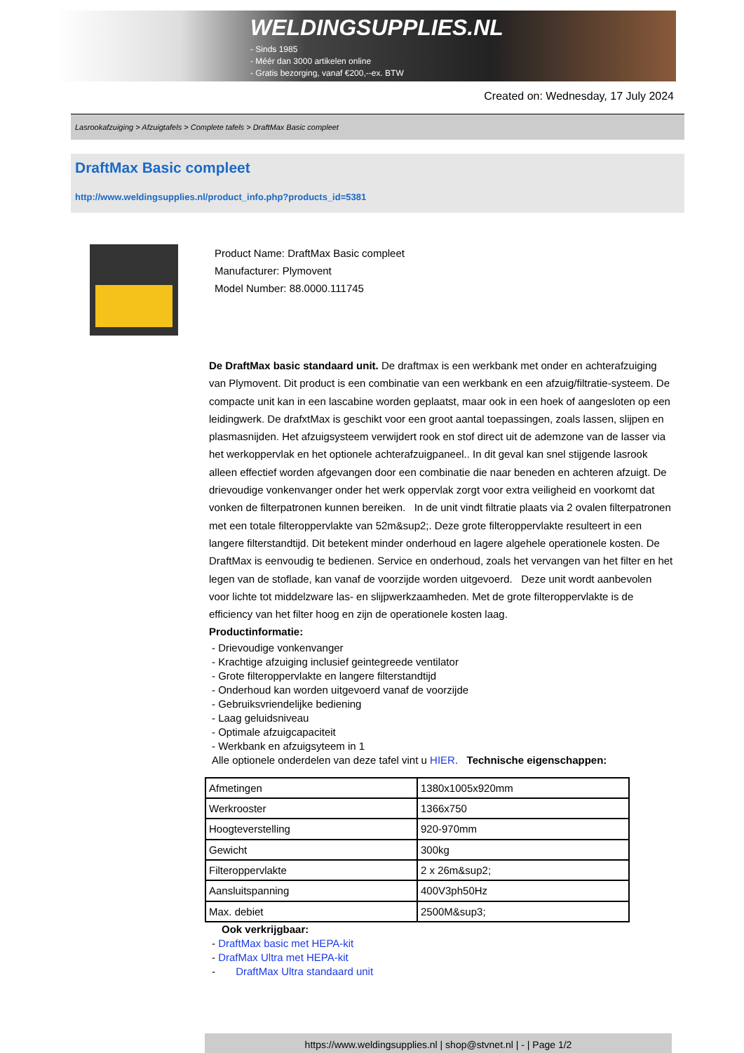WELDINGSUPPLIES.NL
- Sinds 1985
- Méér dan 3000 artikelen online
- Gratis bezorging, vanaf €200,--ex. BTW
Created on: Wednesday, 17 July 2024
Lasrookafzuiging > Afzuigtafels > Complete tafels > DraftMax Basic compleet
DraftMax Basic compleet
http://www.weldingsupplies.nl/product_info.php?products_id=5381
Product Name: DraftMax Basic compleet
Manufacturer: Plymovent
Model Number: 88.0000.111745
De DraftMax basic standaard unit. De draftmax is een werkbank met onder en achterafzuiging van Plymovent. Dit product is een combinatie van een werkbank en een afzuig/filtratie-systeem. De compacte unit kan in een lascabine worden geplaatst, maar ook in een hoek of aangesloten op een leidingwerk. De drafxtMax is geschikt voor een groot aantal toepassingen, zoals lassen, slijpen en plasmasnijden. Het afzuigsysteem verwijdert rook en stof direct uit de ademzone van de lasser via het werkoppervlak en het optionele achterafzuigpaneel.. In dit geval kan snel stijgende lasrook alleen effectief worden afgevangen door een combinatie die naar beneden en achteren afzuigt. De drievoudige vonkenvanger onder het werk oppervlak zorgt voor extra veiligheid en voorkomt dat vonken de filterpatronen kunnen bereiken. In de unit vindt filtratie plaats via 2 ovalen filterpatronen met een totale filteroppervlakte van 52m&sup2;. Deze grote filteroppervlakte resulteert in een langere filterstandtijd. Dit betekent minder onderhoud en lagere algehele operationele kosten. De DraftMax is eenvoudig te bedienen. Service en onderhoud, zoals het vervangen van het filter en het legen van de stoflade, kan vanaf de voorzijde worden uitgevoerd. Deze unit wordt aanbevolen voor lichte tot middelzware las- en slijpwerkzaamheden. Met de grote filteroppervlakte is de efficiency van het filter hoog en zijn de operationele kosten laag.
Productinformatie:
- Drievoudige vonkenvanger
- Krachtige afzuiging inclusief geintegreede ventilator
- Grote filteroppervlakte en langere filterstandtijd
- Onderhoud kan worden uitgevoerd vanaf de voorzijde
- Gebruiksvriendelijke bediening
- Laag geluidsniveau
- Optimale afzuigcapaciteit
- Werkbank en afzuigsyteem in 1
Alle optionele onderdelen van deze tafel vint u HIER. Technische eigenschappen:
| Afmetingen | 1380x1005x920mm |
| Werkrooster | 1366x750 |
| Hoogteverstelling | 920-970mm |
| Gewicht | 300kg |
| Filteroppervlakte | 2 x 26m&sup2; |
| Aansluitspanning | 400V3ph50Hz |
| Max. debiet | 2500M&sup3; |
Ook verkrijgbaar:
- DraftMax basic met HEPA-kit
- DrafMax Ultra met HEPA-kit
- DraftMax Ultra standaard unit
https://www.weldingsupplies.nl | shop@stvnet.nl | - | Page 1/2